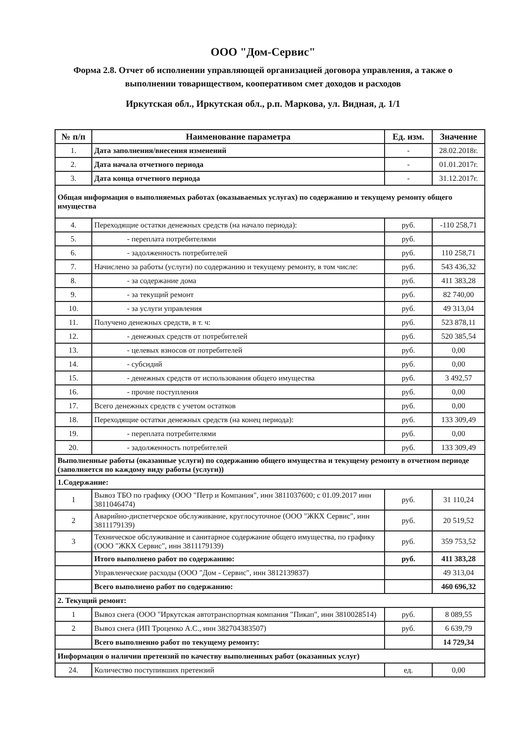ООО "Дом-Сервис"
Форма 2.8. Отчет об исполнении управляющей организацией договора управления, а также о выполнении товариществом, кооперативом смет доходов и расходов
Иркутская обл., Иркутская обл., р.п. Маркова, ул. Видная, д. 1/1
| № п/п | Наименование параметра | Ед. изм. | Значение |
| --- | --- | --- | --- |
| 1. | Дата заполнения/внесения изменений | - | 28.02.2018г. |
| 2. | Дата начала отчетного периода | - | 01.01.2017г. |
| 3. | Дата конца отчетного периода | - | 31.12.2017г. |
| Общая информация о выполняемых работах (оказываемых услугах) по содержанию и текущему ремонту общего имущества | | | |
| 4. | Переходящие остатки денежных средств (на начало периода): | руб. | -110 258,71 |
| 5. | - переплата потребителями | руб. | |
| 6. | - задолженность потребителей | руб. | 110 258,71 |
| 7. | Начислено за работы (услуги) по содержанию и текущему ремонту, в том числе: | руб. | 543 436,32 |
| 8. | - за содержание дома | руб. | 411 383,28 |
| 9. | - за текущий ремонт | руб. | 82 740,00 |
| 10. | - за услуги управления | руб. | 49 313,04 |
| 11. | Получено денежных средств, в т. ч: | руб. | 523 878,11 |
| 12. | - денежных средств от потребителей | руб. | 520 385,54 |
| 13. | - целевых взносов от потребителей | руб. | 0,00 |
| 14. | - субсидий | руб. | 0,00 |
| 15. | - денежных средств от использования общего имущества | руб. | 3 492,57 |
| 16. | - прочие поступления | руб. | 0,00 |
| 17. | Всего денежных средств с учетом остатков | руб. | 0,00 |
| 18. | Переходящие остатки денежных средств (на конец периода): | руб. | 133 309,49 |
| 19. | - переплата потребителями | руб. | 0,00 |
| 20. | - задолженность потребителей | руб. | 133 309,49 |
| Выполненные работы (оказанные услуги) по содержанию общего имущества и текущему ремонту в отчетном периоде (заполняется по каждому виду работы (услуги)) | | | |
| 1.Содержание: | | | |
| 1 | Вывоз ТБО по графику (ООО "Петр и Компания", инн 3811037600; с 01.09.2017 инн 3811046474) | руб. | 31 110,24 |
| 2 | Аварийно-диспетчерское обслуживание, круглосуточное (ООО "ЖКХ Сервис", инн 3811179139) | руб. | 20 519,52 |
| 3 | Техническое обслуживание и санитарное содержание общего имущества, по графику (ООО "ЖКХ Сервис", инн 3811179139) | руб. | 359 753,52 |
| | Итого выполнено работ по содержанию: | руб. | 411 383,28 |
| | Управленческие расходы (ООО "Дом - Сервис", инн 3812139837) | | 49 313,04 |
| | Всего выполнено работ по содержанию: | | 460 696,32 |
| 2. Текущий ремонт: | | | |
| 1 | Вывоз снега (ООО "Иркутская автотранспортная компания "Пикап", инн 3810028514) | руб. | 8 089,55 |
| 2 | Вывоз снега (ИП Троценко А.С., инн 382704383507) | руб. | 6 639,79 |
| | Всего выполненно работ по текущему ремонту: | | 14 729,34 |
| Информация о наличии претензий по качеству выполненных работ (оказанных услуг) | | | |
| 24. | Количество поступивших претензий | ед. | 0,00 |